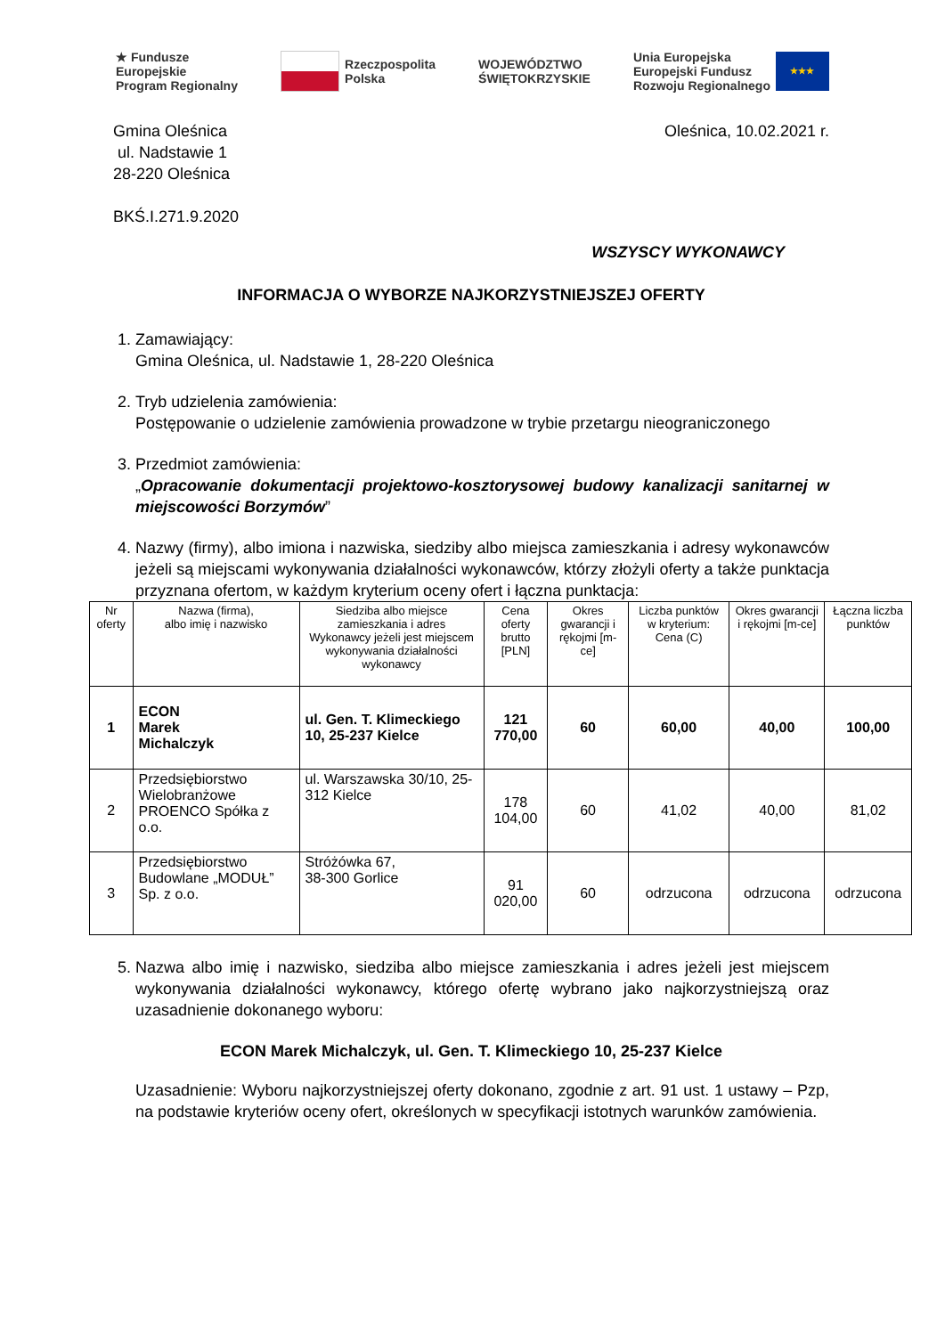★ Fundusze
Europejskie
Program Regionalny
Rzeczpospolita
Polska
WOJEWÓDZTWO
ŚWIĘTOKRZYSKIE
Unia Europejska
Europejski Fundusz
Rozwoju Regionalnego ★★★
Gmina Oleśnica
ul. Nadstawie 1
28-220 Oleśnica
Oleśnica, 10.02.2021 r.
BKŚ.I.271.9.2020
WSZYSCY WYKONAWCY
INFORMACJA O WYBORZE NAJKORZYSTNIEJSZEJ OFERTY
1. Zamawiający:
Gmina Oleśnica, ul. Nadstawie 1, 28-220 Oleśnica
2. Tryb udzielenia zamówienia:
Postępowanie o udzielenie zamówienia prowadzone w trybie przetargu nieograniczonego
3. Przedmiot zamówienia:
„Opracowanie dokumentacji projektowo-kosztorysowej budowy kanalizacji sanitarnej w miejscowości Borzymów”
4. Nazwy (firmy), albo imiona i nazwiska, siedziby albo miejsca zamieszkania i adresy wykonawców jeżeli są miejscami wykonywania działalności wykonawców, którzy złożyli oferty a także punktacja przyznana ofertom, w każdym kryterium oceny ofert i łączna punktacja:
| Nr oferty | Nazwa (firma), albo imię i nazwisko | Siedziba albo miejsce zamieszkania i adres Wykonawcy jeżeli jest miejscem wykonywania działalności wykonawcy | Cena oferty brutto [PLN] | Okres gwarancji i rękojmi [m-ce] | Liczba punktów w kryterium: Cena (C) | Okres gwarancji i rękojmi [m-ce] | Łączna liczba punktów |
| --- | --- | --- | --- | --- | --- | --- | --- |
| 1 | ECON Marek Michalczyk | ul. Gen. T. Klimeckiego 10, 25-237 Kielce | 121 770,00 | 60 | 60,00 | 40,00 | 100,00 |
| 2 | Przedsiębiorstwo Wielobranżowe PROENCO Spółka z o.o. | ul. Warszawska 30/10, 25-312 Kielce | 178 104,00 | 60 | 41,02 | 40,00 | 81,02 |
| 3 | Przedsiębiorstwo Budowlane „MODUŁ” Sp. z o.o. | Stróżówka 67, 38-300 Gorlice | 91 020,00 | 60 | odrzucona | odrzucona | odrzucona |
5. Nazwa albo imię i nazwisko, siedziba albo miejsce zamieszkania i adres jeżeli jest miejscem wykonywania działalności wykonawcy, którego ofertę wybrano jako najkorzystniejszą oraz uzasadnienie dokonanego wyboru:
ECON Marek Michalczyk, ul. Gen. T. Klimeckiego 10, 25-237 Kielce
Uzasadnienie: Wyboru najkorzystniejszej oferty dokonano, zgodnie z art. 91 ust. 1 ustawy – Pzp, na podstawie kryteriów oceny ofert, określonych w specyfikacji istotnych warunków zamówienia.